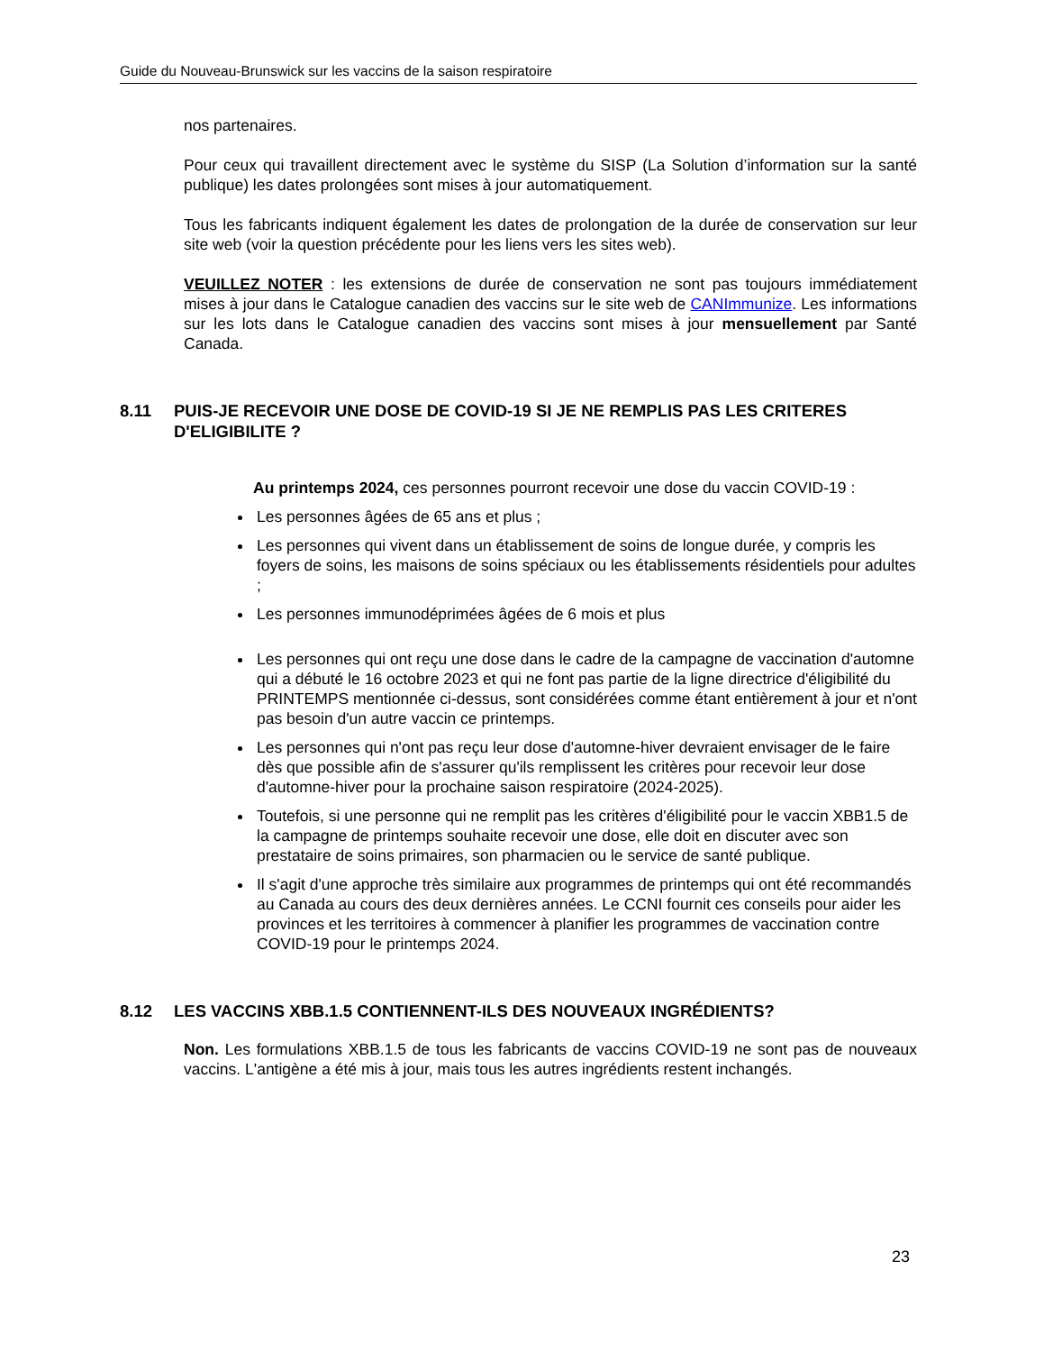Guide du Nouveau-Brunswick sur les vaccins de la saison respiratoire
nos partenaires.
Pour ceux qui travaillent directement avec le système du SISP (La Solution d’information sur la santé publique) les dates prolongées sont mises à jour automatiquement.
Tous les fabricants indiquent également les dates de prolongation de la durée de conservation sur leur site web (voir la question précédente pour les liens vers les sites web).
VEUILLEZ NOTER : les extensions de durée de conservation ne sont pas toujours immédiatement mises à jour dans le Catalogue canadien des vaccins sur le site web de CANImmunize. Les informations sur les lots dans le Catalogue canadien des vaccins sont mises à jour mensuellement par Santé Canada.
8.11 PUIS-JE RECEVOIR UNE DOSE DE COVID-19 SI JE NE REMPLIS PAS LES CRITERES D'ELIGIBILITE ?
Au printemps 2024, ces personnes pourront recevoir une dose du vaccin COVID-19 :
Les personnes âgées de 65 ans et plus ;
Les personnes qui vivent dans un établissement de soins de longue durée, y compris les foyers de soins, les maisons de soins spéciaux ou les établissements résidentiels pour adultes ;
Les personnes immunodéprimées âgées de 6 mois et plus
Les personnes qui ont reçu une dose dans le cadre de la campagne de vaccination d'automne qui a débuté le 16 octobre 2023 et qui ne font pas partie de la ligne directrice d'éligibilité du PRINTEMPS mentionnée ci-dessus, sont considérées comme étant entièrement à jour et n'ont pas besoin d'un autre vaccin ce printemps.
Les personnes qui n'ont pas reçu leur dose d'automne-hiver devraient envisager de le faire dès que possible afin de s'assurer qu'ils remplissent les critères pour recevoir leur dose d'automne-hiver pour la prochaine saison respiratoire (2024-2025).
Toutefois, si une personne qui ne remplit pas les critères d'éligibilité pour le vaccin XBB1.5 de la campagne de printemps souhaite recevoir une dose, elle doit en discuter avec son prestataire de soins primaires, son pharmacien ou le service de santé publique.
Il s'agit d'une approche très similaire aux programmes de printemps qui ont été recommandés au Canada au cours des deux dernières années. Le CCNI fournit ces conseils pour aider les provinces et les territoires à commencer à planifier les programmes de vaccination contre COVID-19 pour le printemps 2024.
8.12 LES VACCINS XBB.1.5 CONTIENNENT-ILS DES NOUVEAUX INGRÉDIENTS?
Non. Les formulations XBB.1.5 de tous les fabricants de vaccins COVID-19 ne sont pas de nouveaux vaccins. L'antigène a été mis à jour, mais tous les autres ingrédients restent inchangés.
23